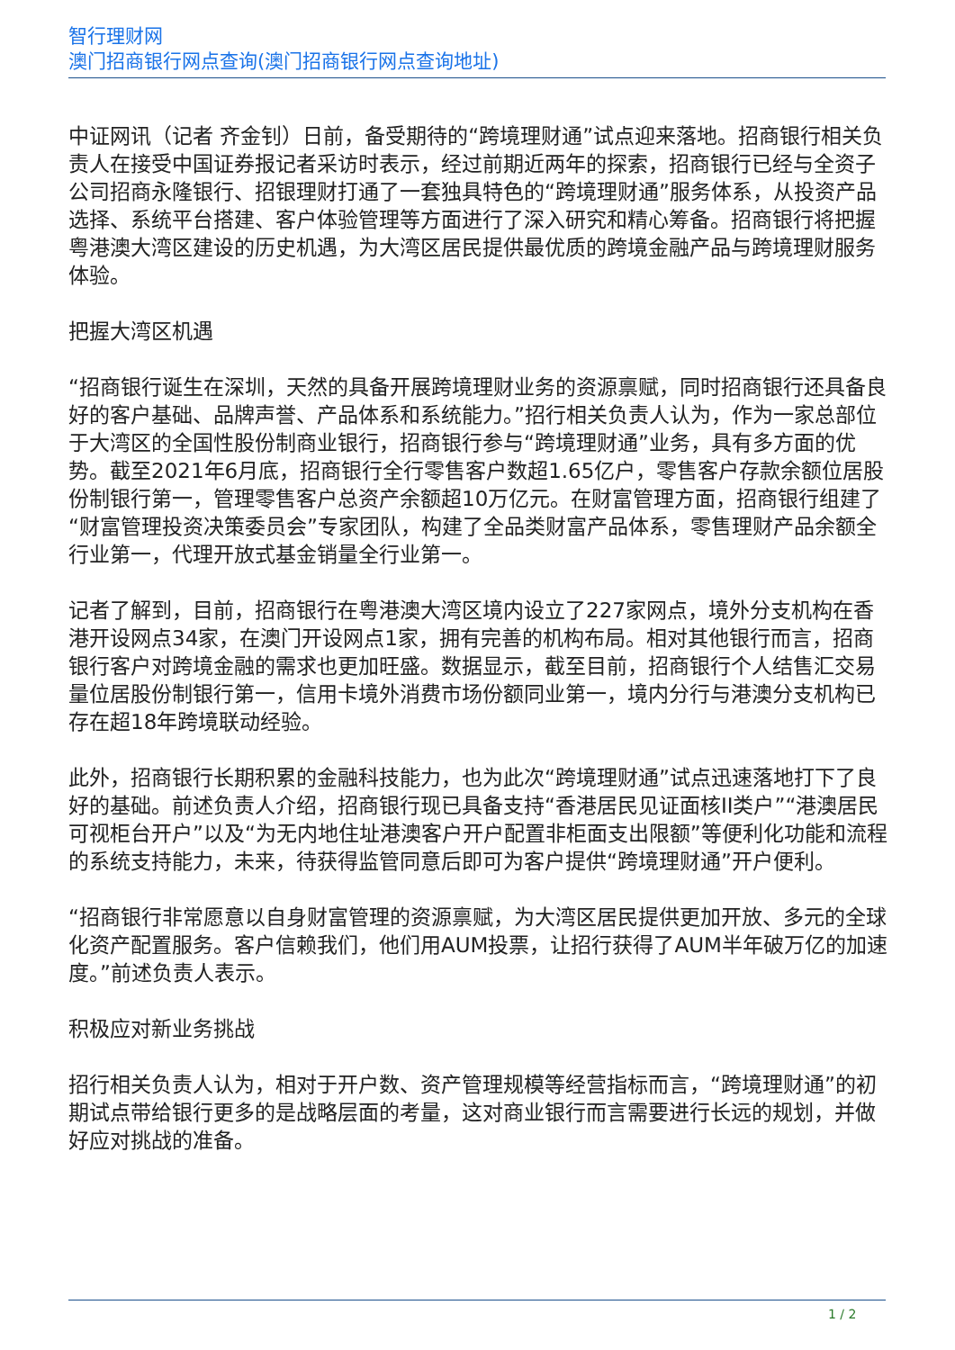智行理财网
澳门招商银行网点查询(澳门招商银行网点查询地址)
中证网讯（记者 齐金钊）日前，备受期待的“跨境理财通”试点迎来落地。招商银行相关负责人在接受中国证券报记者采访时表示，经过前期近两年的探索，招商银行已经与全资子公司招商永隆银行、招银理财打通了一套独具特色的“跨境理财通”服务体系，从投资产品选择、系统平台搭建、客户体验管理等方面进行了深入研究和精心筹备。招商银行将把握粤港澳大湾区建设的历史机遇，为大湾区居民提供最优质的跨境金融产品与跨境理财服务体验。
把握大湾区机遇
“招商银行诞生在深圳，天然的具备开展跨境理财业务的资源禀赋，同时招商银行还具备良好的客户基础、品牌声誉、产品体系和系统能力。”招行相关负责人认为，作为一家总部位于大湾区的全国性股份制商业银行，招商银行参与“跨境理财通”业务，具有多方面的优势。截至2021年6月底，招商银行全行零售客户数超1.65亿户，零售客户存款余额位居股份制银行第一，管理零售客户总资产余额超10万亿元。在财富管理方面，招商银行组建了“财富管理投资决策委员会”专家团队，构建了全品类财富产品体系，零售理财产品余额全行业第一，代理开放式基金销量全行业第一。
记者了解到，目前，招商银行在粤港澳大湾区境内设立了227家网点，境外分支机构在香港开设网点34家，在澳门开设网点1家，拥有完善的机构布局。相对其他银行而言，招商银行客户对跨境金融的需求也更加旺盛。数据显示，截至目前，招商银行个人结售汇交易量位居股份制银行第一，信用卡境外消费市场份额同业第一，境内分行与港澳分支机构已存在超18年跨境联动经验。
此外，招商银行长期积累的金融科技能力，也为此次“跨境理财通”试点迅速落地打下了良好的基础。前述负责人介绍，招商银行现已具备支持“香港居民见证面核II类户”“港澳居民可视柜台开户”以及“为无内地住址港澳客户开户配置非柜面支出限额”等便利化功能和流程的系统支持能力，未来，待获得监管同意后即可为客户提供“跨境理财通”开户便利。
“招商银行非常愿意以自身财富管理的资源禀赋，为大湾区居民提供更加开放、多元的全球化资产配置服务。客户信赖我们，他们用AUM投票，让招行获得了AUM半年破万亿的加速度。”前述负责人表示。
积极应对新业务挑战
招行相关负责人认为，相对于开户数、资产管理规模等经营指标而言，“跨境理财通”的初期试点带给银行更多的是战略层面的考量，这对商业银行而言需要进行长远的规划，并做好应对挑战的准备。
1 / 2